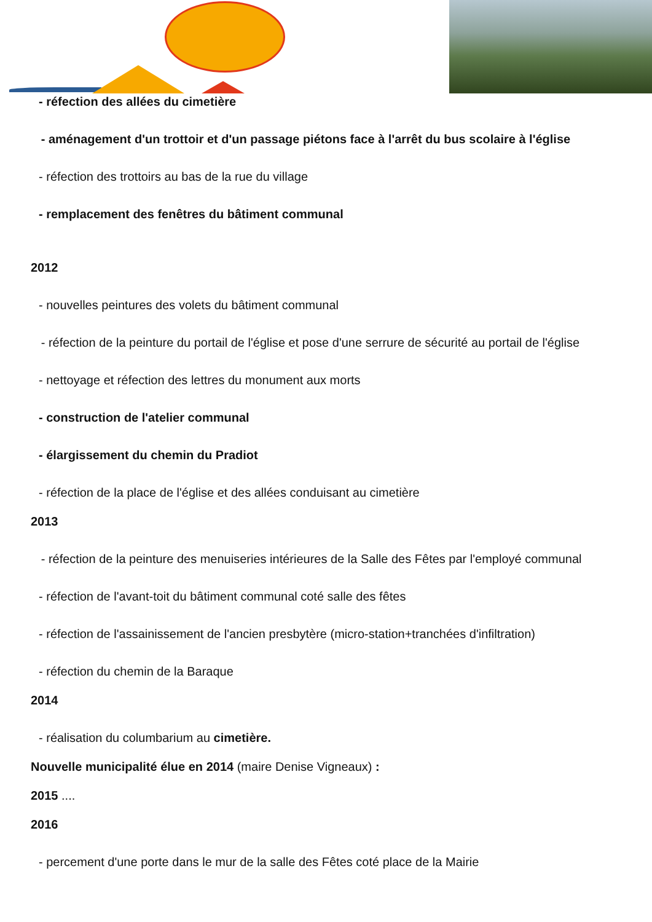- réfection des allées du cimetière
- aménagement d'un trottoir et d'un passage piétons face à l'arrêt du bus scolaire à l'église
- réfection des trottoirs au bas de la rue du village
- remplacement des fenêtres du bâtiment communal
2012
- nouvelles peintures des volets du bâtiment communal
- réfection de la peinture du portail de l'église et pose d'une serrure de sécurité au portail de l'église
- nettoyage et réfection des lettres du monument aux morts
- construction de l'atelier communal
- élargissement du chemin du Pradiot
- réfection de la place de l'église et des allées conduisant au cimetière
2013
- réfection de la peinture des menuiseries intérieures de la Salle des Fêtes par l'employé communal
- réfection de l'avant-toit du bâtiment communal coté salle des fêtes
- réfection de l'assainissement de l'ancien presbytère (micro-station+tranchées d'infiltration)
- réfection du chemin de la Baraque
2014
- réalisation du columbarium au cimetière.
Nouvelle municipalité élue en 2014 (maire Denise Vigneaux) :
2015 ....
2016
- percement d'une porte dans le mur de la salle des Fêtes coté place de la Mairie